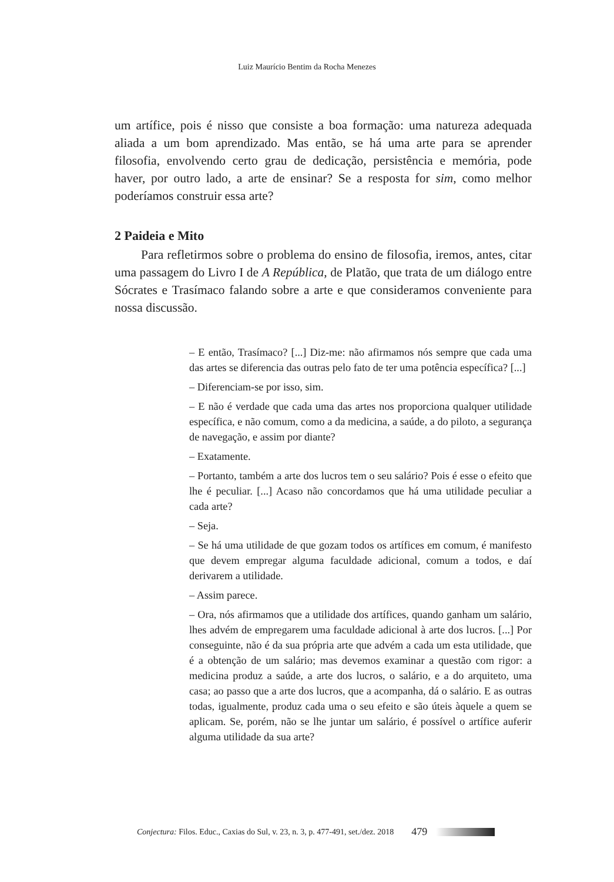Luiz Maurício Bentim da Rocha Menezes
um artífice, pois é nisso que consiste a boa formação: uma natureza adequada aliada a um bom aprendizado. Mas então, se há uma arte para se aprender filosofia, envolvendo certo grau de dedicação, persistência e memória, pode haver, por outro lado, a arte de ensinar? Se a resposta for sim, como melhor poderíamos construir essa arte?
2 Paideia e Mito
Para refletirmos sobre o problema do ensino de filosofia, iremos, antes, citar uma passagem do Livro I de A República, de Platão, que trata de um diálogo entre Sócrates e Trasímaco falando sobre a arte e que consideramos conveniente para nossa discussão.
– E então, Trasímaco? [...] Diz-me: não afirmamos nós sempre que cada uma das artes se diferencia das outras pelo fato de ter uma potência específica? [...]
– Diferenciam-se por isso, sim.
– E não é verdade que cada uma das artes nos proporciona qualquer utilidade específica, e não comum, como a da medicina, a saúde, a do piloto, a segurança de navegação, e assim por diante?
– Exatamente.
– Portanto, também a arte dos lucros tem o seu salário? Pois é esse o efeito que lhe é peculiar. [...] Acaso não concordamos que há uma utilidade peculiar a cada arte?
– Seja.
– Se há uma utilidade de que gozam todos os artífices em comum, é manifesto que devem empregar alguma faculdade adicional, comum a todos, e daí derivarem a utilidade.
– Assim parece.
– Ora, nós afirmamos que a utilidade dos artífices, quando ganham um salário, lhes advém de empregarem uma faculdade adicional à arte dos lucros. [...] Por conseguinte, não é da sua própria arte que advém a cada um esta utilidade, que é a obtenção de um salário; mas devemos examinar a questão com rigor: a medicina produz a saúde, a arte dos lucros, o salário, e a do arquiteto, uma casa; ao passo que a arte dos lucros, que a acompanha, dá o salário. E as outras todas, igualmente, produz cada uma o seu efeito e são úteis àquele a quem se aplicam. Se, porém, não se lhe juntar um salário, é possível o artífice auferir alguma utilidade da sua arte?
Conjectura: Filos. Educ., Caxias do Sul, v. 23, n. 3, p. 477-491, set./dez. 2018 479